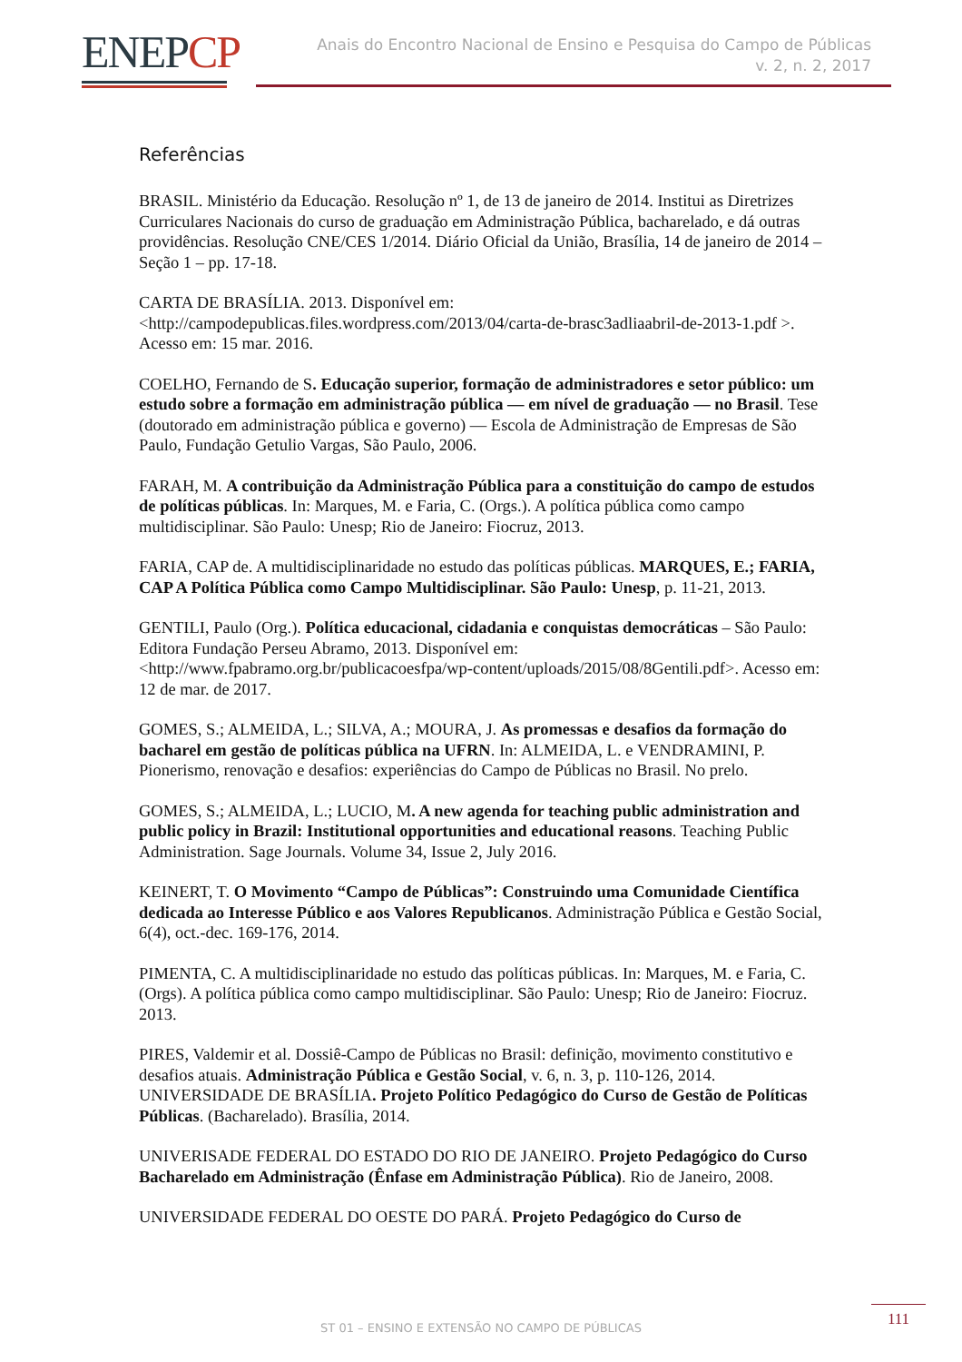ENEPCP
Anais do Encontro Nacional de Ensino e Pesquisa do Campo de Públicas
v. 2, n. 2, 2017
Referências
BRASIL. Ministério da Educação. Resolução nº 1, de 13 de janeiro de 2014. Institui as Diretrizes Curriculares Nacionais do curso de graduação em Administração Pública, bacharelado, e dá outras providências. Resolução CNE/CES 1/2014. Diário Oficial da União, Brasília, 14 de janeiro de 2014 – Seção 1 – pp. 17-18.
CARTA DE BRASÍLIA. 2013. Disponível em: <http://campodepublicas.files.wordpress.com/2013/04/carta-de-brasc3adliaabril-de-2013-1.pdf >. Acesso em: 15 mar. 2016.
COELHO, Fernando de S. Educação superior, formação de administradores e setor público: um estudo sobre a formação em administração pública — em nível de graduação — no Brasil. Tese (doutorado em administração pública e governo) — Escola de Administração de Empresas de São Paulo, Fundação Getulio Vargas, São Paulo, 2006.
FARAH, M. A contribuição da Administração Pública para a constituição do campo de estudos de políticas públicas. In: Marques, M. e Faria, C. (Orgs.). A política pública como campo multidisciplinar. São Paulo: Unesp; Rio de Janeiro: Fiocruz, 2013.
FARIA, CAP de. A multidisciplinaridade no estudo das políticas públicas. MARQUES, E.; FARIA, CAP A Política Pública como Campo Multidisciplinar. São Paulo: Unesp, p. 11-21, 2013.
GENTILI, Paulo (Org.). Política educacional, cidadania e conquistas democráticas – São Paulo: Editora Fundação Perseu Abramo, 2013. Disponível em: <http://www.fpabramo.org.br/publicacoesfpa/wp-content/uploads/2015/08/8Gentili.pdf>. Acesso em: 12 de mar. de 2017.
GOMES, S.; ALMEIDA, L.; SILVA, A.; MOURA, J. As promessas e desafios da formação do bacharel em gestão de políticas pública na UFRN. In: ALMEIDA, L. e VENDRAMINI, P. Pionerismo, renovação e desafios: experiências do Campo de Públicas no Brasil. No prelo.
GOMES, S.; ALMEIDA, L.; LUCIO, M. A new agenda for teaching public administration and public policy in Brazil: Institutional opportunities and educational reasons. Teaching Public Administration. Sage Journals. Volume 34, Issue 2, July 2016.
KEINERT, T. O Movimento “Campo de Públicas”: Construindo uma Comunidade Científica dedicada ao Interesse Público e aos Valores Republicanos. Administração Pública e Gestão Social, 6(4), oct.-dec. 169-176, 2014.
PIMENTA, C. A multidisciplinaridade no estudo das políticas públicas. In: Marques, M. e Faria, C. (Orgs). A política pública como campo multidisciplinar. São Paulo: Unesp; Rio de Janeiro: Fiocruz. 2013.
PIRES, Valdemir et al. Dossiê-Campo de Públicas no Brasil: definição, movimento constitutivo e desafios atuais. Administração Pública e Gestão Social, v. 6, n. 3, p. 110-126, 2014. UNIVERSIDADE DE BRASÍLIA. Projeto Político Pedagógico do Curso de Gestão de Políticas Públicas. (Bacharelado). Brasília, 2014.
UNIVERISADE FEDERAL DO ESTADO DO RIO DE JANEIRO. Projeto Pedagógico do Curso Bacharelado em Administração (Ênfase em Administração Pública). Rio de Janeiro, 2008.
UNIVERSIDADE FEDERAL DO OESTE DO PARÁ. Projeto Pedagógico do Curso de
ST 01 – ENSINO E EXTENSÃO NO CAMPO DE PÚBLICAS
111